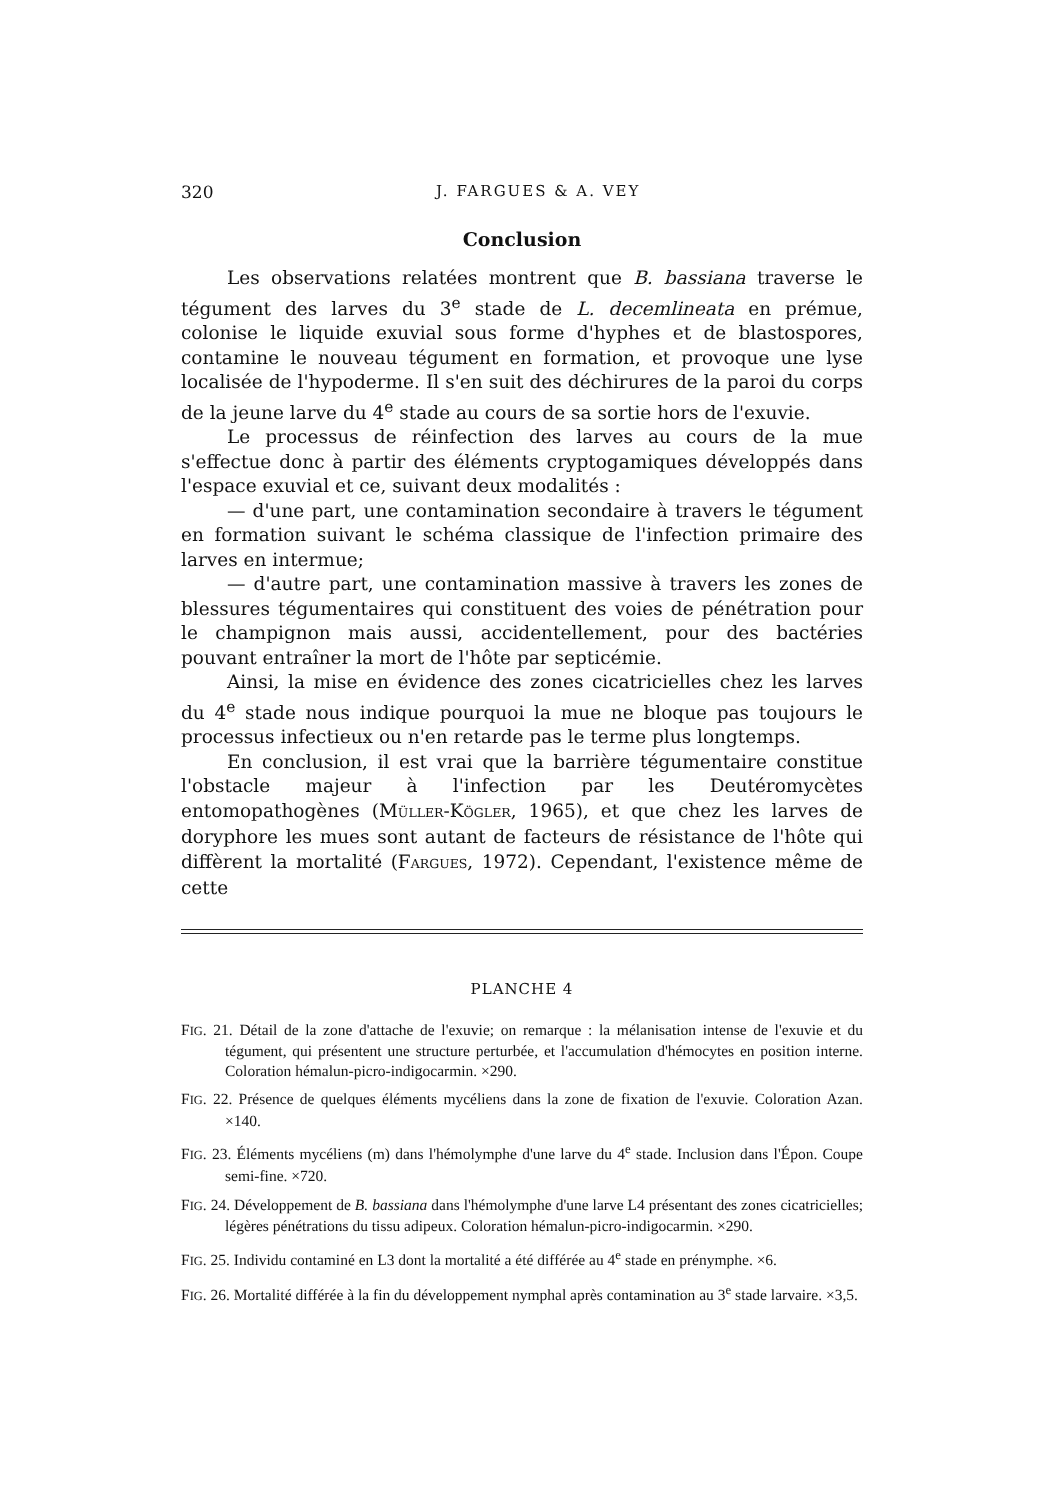320 J. FARGUES & A. VEY
Conclusion
Les observations relatées montrent que B. bassiana traverse le tégument des larves du 3<sup>e</sup> stade de L. decemlineata en prémue, colonise le liquide exuvial sous forme d'hyphes et de blastospores, contamine le nouveau tégument en formation, et provoque une lyse localisée de l'hypoderme. Il s'en suit des déchirures de la paroi du corps de la jeune larve du 4<sup>e</sup> stade au cours de sa sortie hors de l'exuvie.
Le processus de réinfection des larves au cours de la mue s'effectue donc à partir des éléments cryptogamiques développés dans l'espace exuvial et ce, suivant deux modalités :
— d'une part, une contamination secondaire à travers le tégument en formation suivant le schéma classique de l'infection primaire des larves en intermue;
— d'autre part, une contamination massive à travers les zones de blessures tégumentaires qui constituent des voies de pénétration pour le champignon mais aussi, accidentellement, pour des bactéries pouvant entraîner la mort de l'hôte par septicémie.
Ainsi, la mise en évidence des zones cicatricielles chez les larves du 4<sup>e</sup> stade nous indique pourquoi la mue ne bloque pas toujours le processus infectieux ou n'en retarde pas le terme plus longtemps.
En conclusion, il est vrai que la barrière tégumentaire constitue l'obstacle majeur à l'infection par les Deutéromycètes entomopathogènes (MÜLLER-KÖGLER, 1965), et que chez les larves de doryphore les mues sont autant de facteurs de résistance de l'hôte qui diffèrent la mortalité (FARGUES, 1972). Cependant, l'existence même de cette
PLANCHE 4
FIG. 21. Détail de la zone d'attache de l'exuvie; on remarque : la mélanisation intense de l'exuvie et du tégument, qui présentent une structure perturbée, et l'accumulation d'hémocytes en position interne. Coloration hémalun-picro-indigocarmin. ×290.
FIG. 22. Présence de quelques éléments mycéliens dans la zone de fixation de l'exuvie. Coloration Azan. ×140.
FIG. 23. Éléments mycéliens (m) dans l'hémolymphe d'une larve du 4<sup>e</sup> stade. Inclusion dans l'Épon. Coupe semi-fine. ×720.
FIG. 24. Développement de B. bassiana dans l'hémolymphe d'une larve L4 présentant des zones cicatricielles; légères pénétrations du tissu adipeux. Coloration hémalun-picro-indigocarmin. ×290.
FIG. 25. Individu contaminé en L3 dont la mortalité a été différée au 4<sup>e</sup> stade en prénymphe. ×6.
FIG. 26. Mortalité différée à la fin du développement nymphal après contamination au 3<sup>e</sup> stade larvaire. ×3,5.